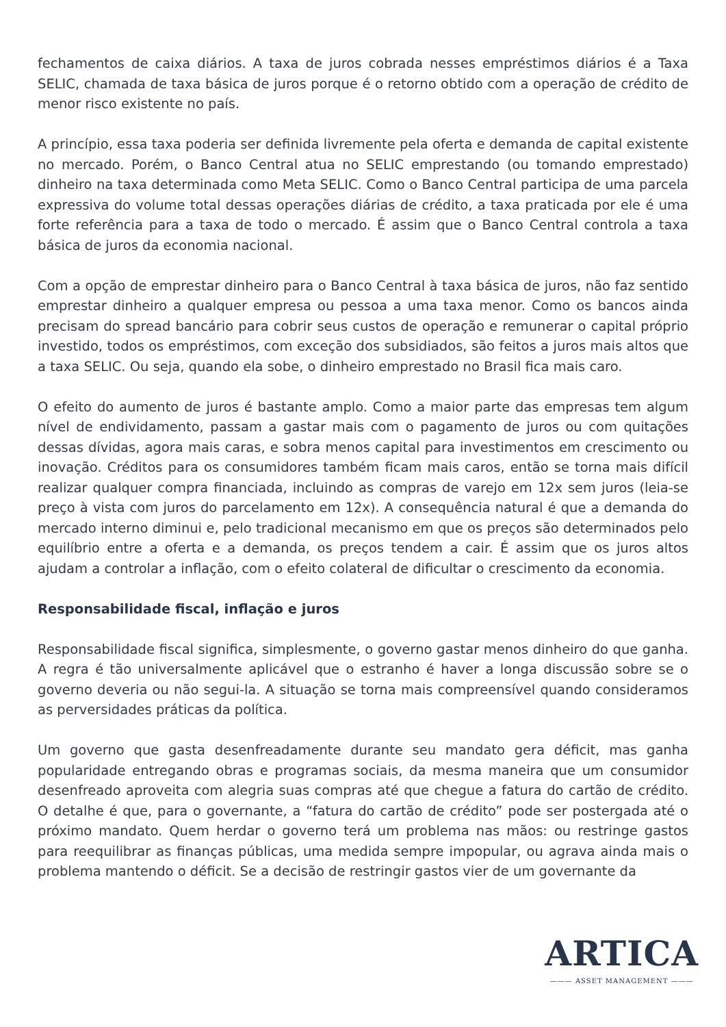fechamentos de caixa diários. A taxa de juros cobrada nesses empréstimos diários é a Taxa SELIC, chamada de taxa básica de juros porque é o retorno obtido com a operação de crédito de menor risco existente no país.
A princípio, essa taxa poderia ser definida livremente pela oferta e demanda de capital existente no mercado. Porém, o Banco Central atua no SELIC emprestando (ou tomando emprestado) dinheiro na taxa determinada como Meta SELIC. Como o Banco Central participa de uma parcela expressiva do volume total dessas operações diárias de crédito, a taxa praticada por ele é uma forte referência para a taxa de todo o mercado. É assim que o Banco Central controla a taxa básica de juros da economia nacional.
Com a opção de emprestar dinheiro para o Banco Central à taxa básica de juros, não faz sentido emprestar dinheiro a qualquer empresa ou pessoa a uma taxa menor. Como os bancos ainda precisam do spread bancário para cobrir seus custos de operação e remunerar o capital próprio investido, todos os empréstimos, com exceção dos subsidiados, são feitos a juros mais altos que a taxa SELIC. Ou seja, quando ela sobe, o dinheiro emprestado no Brasil fica mais caro.
O efeito do aumento de juros é bastante amplo. Como a maior parte das empresas tem algum nível de endividamento, passam a gastar mais com o pagamento de juros ou com quitações dessas dívidas, agora mais caras, e sobra menos capital para investimentos em crescimento ou inovação. Créditos para os consumidores também ficam mais caros, então se torna mais difícil realizar qualquer compra financiada, incluindo as compras de varejo em 12x sem juros (leia-se preço à vista com juros do parcelamento em 12x). A consequência natural é que a demanda do mercado interno diminui e, pelo tradicional mecanismo em que os preços são determinados pelo equilíbrio entre a oferta e a demanda, os preços tendem a cair. É assim que os juros altos ajudam a controlar a inflação, com o efeito colateral de dificultar o crescimento da economia.
Responsabilidade fiscal, inflação e juros
Responsabilidade fiscal significa, simplesmente, o governo gastar menos dinheiro do que ganha. A regra é tão universalmente aplicável que o estranho é haver a longa discussão sobre se o governo deveria ou não segui-la. A situação se torna mais compreensível quando consideramos as perversidades práticas da política.
Um governo que gasta desenfreadamente durante seu mandato gera déficit, mas ganha popularidade entregando obras e programas sociais, da mesma maneira que um consumidor desenfreado aproveita com alegria suas compras até que chegue a fatura do cartão de crédito. O detalhe é que, para o governante, a “fatura do cartão de crédito” pode ser postergada até o próximo mandato. Quem herdar o governo terá um problema nas mãos: ou restringe gastos para reequilibrar as finanças públicas, uma medida sempre impopular, ou agrava ainda mais o problema mantendo o déficit. Se a decisão de restringir gastos vier de um governante da
ARTICA
——— ASSET MANAGEMENT ———